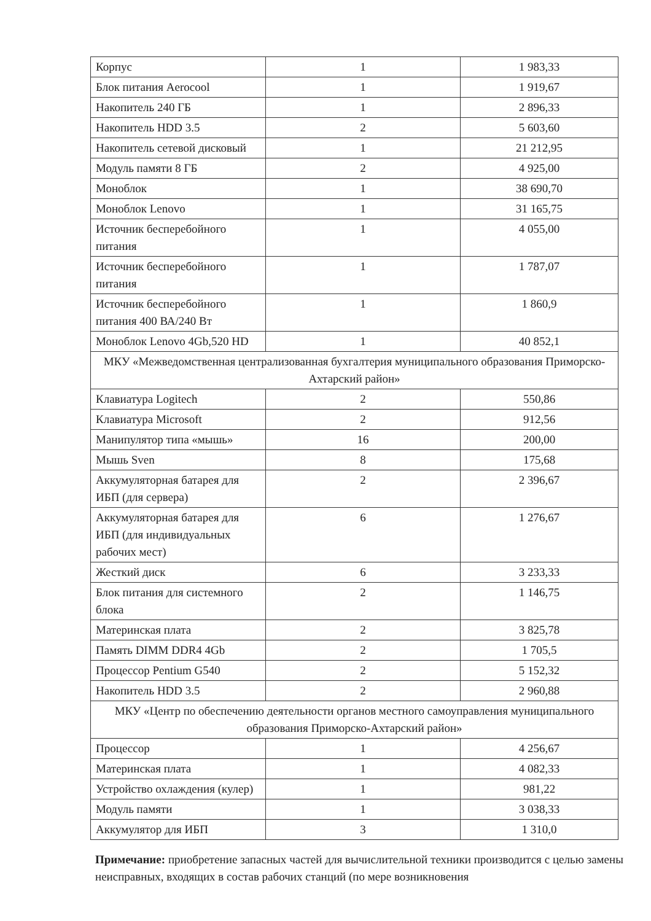| Корпус | 1 | 1 983,33 |
| Блок питания Aerocool | 1 | 1 919,67 |
| Накопитель 240 ГБ | 1 | 2 896,33 |
| Накопитель HDD 3.5 | 2 | 5 603,60 |
| Накопитель сетевой дисковый | 1 | 21 212,95 |
| Модуль памяти 8 ГБ | 2 | 4 925,00 |
| Моноблок | 1 | 38 690,70 |
| Моноблок Lenovo | 1 | 31 165,75 |
| Источник бесперебойного питания | 1 | 4 055,00 |
| Источник бесперебойного питания | 1 | 1 787,07 |
| Источник бесперебойного питания 400 ВА/240 Вт | 1 | 1 860,9 |
| Моноблок Lenovo 4Gb,520 HD | 1 | 40 852,1 |
| МКУ «Межведомственная централизованная бухгалтерия муниципального образования Приморско-Ахтарский район» | | |
| Клавиатура Logitech | 2 | 550,86 |
| Клавиатура Microsoft | 2 | 912,56 |
| Манипулятор типа «мышь» | 16 | 200,00 |
| Мышь Sven | 8 | 175,68 |
| Аккумуляторная батарея для ИБП (для сервера) | 2 | 2 396,67 |
| Аккумуляторная батарея для ИБП (для индивидуальных рабочих мест) | 6 | 1 276,67 |
| Жесткий диск | 6 | 3 233,33 |
| Блок питания для системного блока | 2 | 1 146,75 |
| Материнская плата | 2 | 3 825,78 |
| Память DIMM DDR4 4Gb | 2 | 1 705,5 |
| Процессор Pentium G540 | 2 | 5 152,32 |
| Накопитель HDD 3.5 | 2 | 2 960,88 |
| МКУ «Центр по обеспечению деятельности органов местного самоуправления муниципального образования Приморско-Ахтарский район» | | |
| Процессор | 1 | 4 256,67 |
| Материнская плата | 1 | 4 082,33 |
| Устройство охлаждения (кулер) | 1 | 981,22 |
| Модуль памяти | 1 | 3 038,33 |
| Аккумулятор для ИБП | 3 | 1 310,0 |
Примечание: приобретение запасных частей для вычислительной техники производится с целью замены неисправных, входящих в состав рабочих станций (по мере возникновения